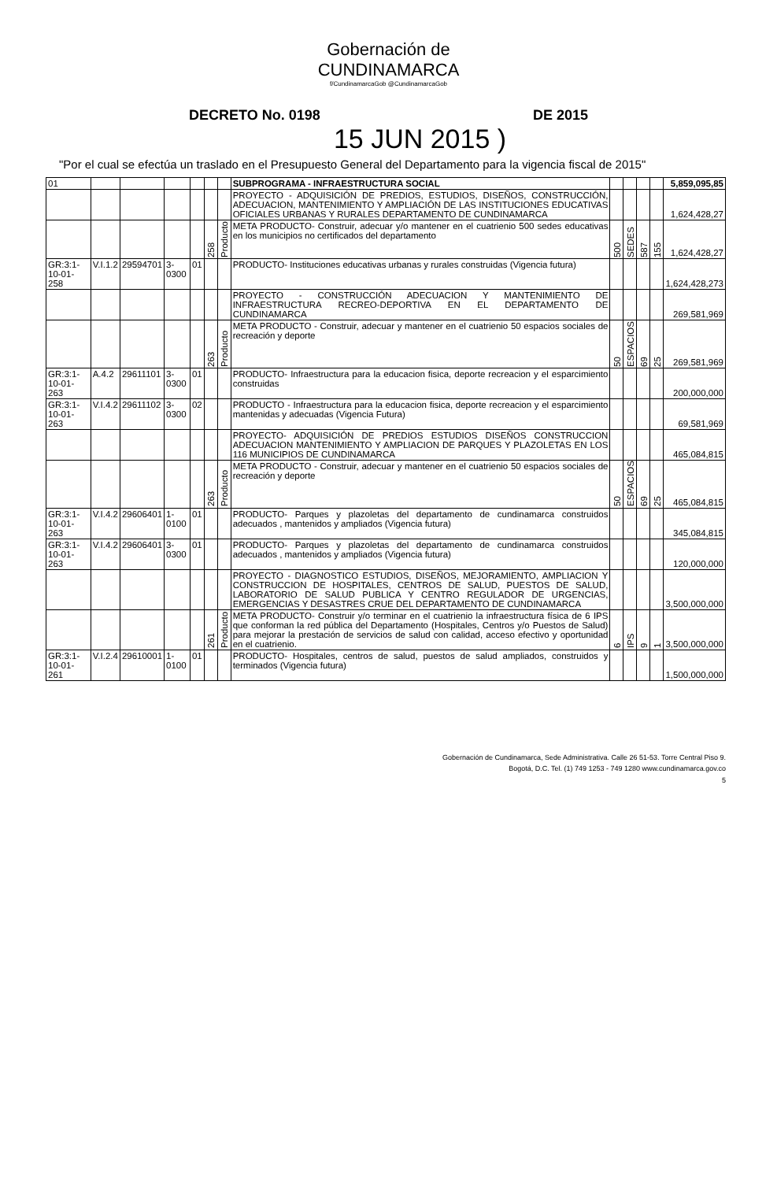Gobernación de
CUNDINAMARCA
f/CundinamarcaGob @CundinamarcaGob
DECRETO No. 0198 DE 2015
15 JUN 2015 )
"Por el cual se efectúa un traslado en el Presupuesto General del Departamento para la vigencia fiscal de 2015"
| 01 | | | | | | | SUBPROGRAMA - INFRAESTRUCTURA SOCIAL | | | | | 5,859,095,85 |
| | | | | | | | PROYECTO - ADQUISICIÓN DE PREDIOS, ESTUDIOS, DISEÑOS, CONSTRUCCIÓN, ADECUACION, MANTENIMIENTO Y AMPLIACIÓN DE LAS INSTITUCIONES EDUCATIVAS OFICIALES URBANAS Y RURALES DEPARTAMENTO DE CUNDINAMARCA | | | | | 1,624,428,27 |
| | | | | | 258 | Producto | META PRODUCTO- Construir, adecuar y/o mantener en el cuatrienio 500 sedes educativas en los municipios no certificados del departamento | 500 | SEDES | 587 | 155 | 1,624,428,27 |
| GR:3:1-10-01-258 | V.I.1.2 | 29594701 | 3-0300 | 01 | | | PRODUCTO- Instituciones educativas urbanas y rurales construidas (Vigencia futura) | | | | | 1,624,428,273 |
| | | | | | | | PROYECTO - CONSTRUCCIÓN ADECUACION Y MANTENIMIENTO DE INFRAESTRUCTURA RECREO-DEPORTIVA EN EL DEPARTAMENTO DE CUNDINAMARCA | | | | | 269,581,969 |
| | | | | | 263 | Producto | META PRODUCTO - Construir, adecuar y mantener en el cuatrienio 50 espacios sociales de recreación y deporte | 50 | ESPACIOS | 69 | 25 | 269,581,969 |
| GR:3:1-10-01-263 | A.4.2 | 29611101 | 3-0300 | 01 | | | PRODUCTO- Infraestructura para la educacion fisica, deporte recreacion y el esparcimiento construidas | | | | | 200,000,000 |
| GR:3:1-10-01-263 | V.I.4.2 | 29611102 | 3-0300 | 02 | | | PRODUCTO - Infraestructura para la educacion fisica, deporte recreacion y el esparcimiento mantenidas y adecuadas (Vigencia Futura) | | | | | 69,581,969 |
| | | | | | | | PROYECTO- ADQUISICIÓN DE PREDIOS ESTUDIOS DISEÑOS CONSTRUCCION ADECUACION MANTENIMIENTO Y AMPLIACION DE PARQUES Y PLAZOLETAS EN LOS 116 MUNICIPIOS DE CUNDINAMARCA | | | | | 465,084,815 |
| | | | | | 263 | Producto | META PRODUCTO - Construir, adecuar y mantener en el cuatrienio 50 espacios sociales de recreación y deporte | 50 | ESPACIOS | 69 | 25 | 465,084,815 |
| GR:3:1-10-01-263 | V.I.4.2 | 29606401 | 1-0100 | 01 | | | PRODUCTO- Parques y plazoletas del departamento de cundinamarca construidos adecuados , mantenidos y ampliados (Vigencia futura) | | | | | 345,084,815 |
| GR:3:1-10-01-263 | V.I.4.2 | 29606401 | 3-0300 | 01 | | | PRODUCTO- Parques y plazoletas del departamento de cundinamarca construidos adecuados , mantenidos y ampliados (Vigencia futura) | | | | | 120,000,000 |
| | | | | | | | PROYECTO - DIAGNOSTICO ESTUDIOS, DISEÑOS, MEJORAMIENTO, AMPLIACION Y CONSTRUCCION DE HOSPITALES, CENTROS DE SALUD, PUESTOS DE SALUD, LABORATORIO DE SALUD PUBLICA Y CENTRO REGULADOR DE URGENCIAS, EMERGENCIAS Y DESASTRES CRUE DEL DEPARTAMENTO DE CUNDINAMARCA | | | | | 3,500,000,000 |
| | | | | | 261 | Producto | META PRODUCTO- Construir y/o terminar en el cuatrienio la infraestructura física de 6 IPS que conforman la red pública del Departamento (Hospitales, Centros y/o Puestos de Salud) para mejorar la prestación de servicios de salud con calidad, acceso efectivo y oportunidad en el cuatrienio. | 6 | IPS | 9 | 1 | 3,500,000,000 |
| GR:3:1-10-01-261 | V.I.2.4 | 29610001 | 1-0100 | 01 | | | PRODUCTO- Hospitales, centros de salud, puestos de salud ampliados, construidos y terminados (Vigencia futura) | | | | | 1,500,000,000 |
Gobernación de Cundinamarca, Sede Administrativa. Calle 26 51-53. Torre Central Piso 9.
Bogotá, D.C. Tel. (1) 749 1253 - 749 1280 www.cundinamarca.gov.co
5